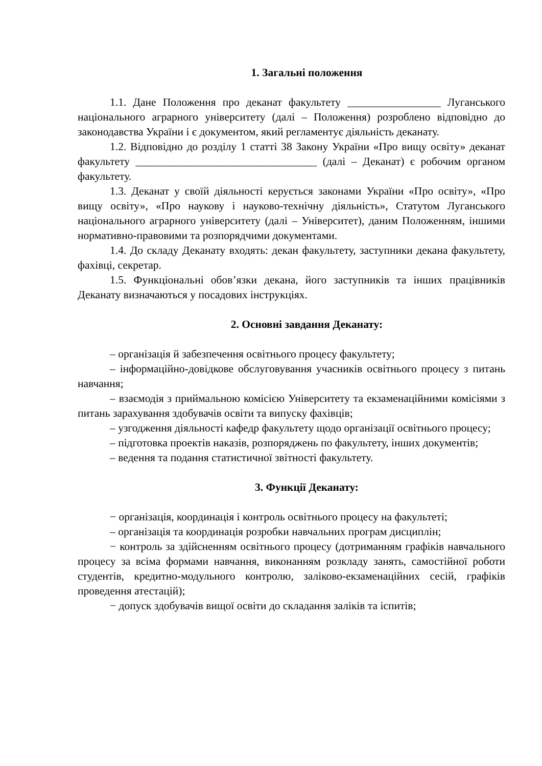1. Загальні положення
1.1. Дане Положення про деканат факультету _________________ Луганського національного аграрного університету (далі – Положення) розроблено відповідно до законодавства України і є документом, який регламентує діяльність деканату.
1.2. Відповідно до розділу 1 статті 38 Закону України «Про вищу освіту» деканат факультету _________________________________ (далі – Деканат) є робочим органом факультету.
1.3. Деканат у своїй діяльності керується законами України «Про освіту», «Про вищу освіту», «Про наукову і науково-технічну діяльність», Статутом Луганського національного аграрного університету (далі – Університет), даним Положенням, іншими нормативно-правовими та розпорядчими документами.
1.4. До складу Деканату входять: декан факультету, заступники декана факультету, фахівці, секретар.
1.5. Функціональні обов’язки декана, його заступників та інших працівників Деканату визначаються у посадових інструкціях.
2. Основні завдання Деканату:
– організація й забезпечення освітнього процесу факультету;
– інформаційно-довідкове обслуговування учасників освітнього процесу з питань навчання;
– взаємодія з приймальною комісією Університету та екзаменаційними комісіями з питань зарахування здобувачів освіти та випуску фахівців;
– узгодження діяльності кафедр факультету щодо організації освітнього процесу;
– підготовка проектів наказів, розпоряджень по факультету, інших документів;
– ведення та подання статистичної звітності факультету.
3. Функції Деканату:
− організація, координація і контроль освітнього процесу на факультеті;
– організація та координація розробки навчальних програм дисциплін;
− контроль за здійсненням освітнього процесу (дотриманням графіків навчального процесу за всіма формами навчання, виконанням розкладу занять, самостійної роботи студентів, кредитно-модульного контролю, заліково-екзаменаційних сесій, графіків проведення атестацій);
− допуск здобувачів вищої освіти до складання заліків та іспитів;